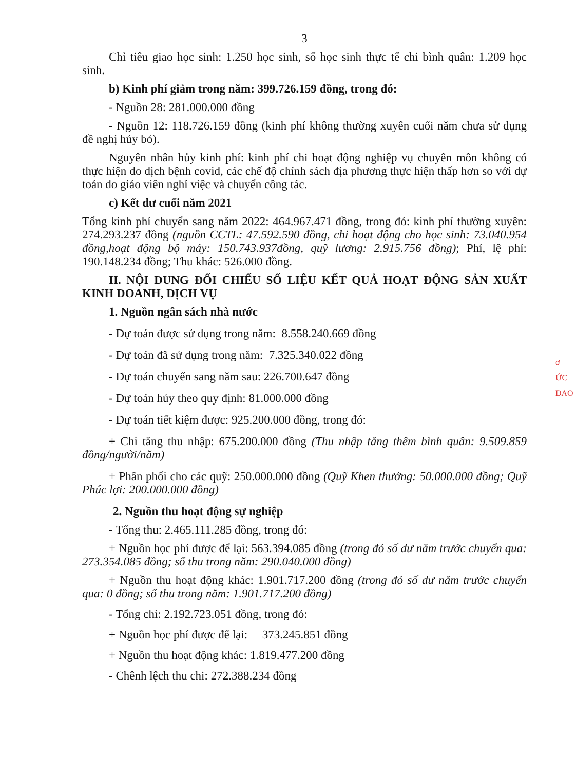3
Chỉ tiêu giao học sinh: 1.250 học sinh, số học sinh thực tế chi bình quân: 1.209 học sinh.
b) Kinh phí giảm trong năm: 399.726.159 đồng, trong đó:
- Nguồn 28: 281.000.000 đồng
- Nguồn 12: 118.726.159 đồng (kinh phí không thường xuyên cuối năm chưa sử dụng đề nghị hủy bỏ).
Nguyên nhân hủy kinh phí: kinh phí chi hoạt động nghiệp vụ chuyên môn không có thực hiện do dịch bệnh covid, các chế độ chính sách địa phương thực hiện thấp hơn so với dự toán do giáo viên nghỉ việc và chuyển công tác.
c) Kết dư cuối năm 2021
Tổng kinh phí chuyển sang năm 2022: 464.967.471 đồng, trong đó: kinh phí thường xuyên: 274.293.237 đồng (nguồn CCTL: 47.592.590 đồng, chi hoạt động cho học sinh: 73.040.954 đồng,hoạt động bộ máy: 150.743.937đồng, quỹ lương: 2.915.756 đồng); Phí, lệ phí: 190.148.234 đồng; Thu khác: 526.000 đồng.
II. NỘI DUNG ĐỐI CHIẾU SỐ LIỆU KẾT QUẢ HOẠT ĐỘNG SẢN XUẤT KINH DOANH, DỊCH VỤ
1. Nguồn ngân sách nhà nước
- Dự toán được sử dụng trong năm: 8.558.240.669 đồng
- Dự toán đã sử dụng trong năm: 7.325.340.022 đồng
- Dự toán chuyển sang năm sau: 226.700.647 đồng
- Dự toán hủy theo quy định: 81.000.000 đồng
- Dự toán tiết kiệm được: 925.200.000 đồng, trong đó:
+ Chi tăng thu nhập: 675.200.000 đồng (Thu nhập tăng thêm bình quân: 9.509.859 đồng/người/năm)
+ Phân phối cho các quỹ: 250.000.000 đồng (Quỹ Khen thưởng: 50.000.000 đồng; Quỹ Phúc lợi: 200.000.000 đồng)
2. Nguồn thu hoạt động sự nghiệp
- Tổng thu: 2.465.111.285 đồng, trong đó:
+ Nguồn học phí được để lại: 563.394.085 đồng (trong đó số dư năm trước chuyển qua: 273.354.085 đồng; số thu trong năm: 290.040.000 đồng)
+ Nguồn thu hoạt động khác: 1.901.717.200 đồng (trong đó số dư năm trước chuyển qua: 0 đồng; số thu trong năm: 1.901.717.200 đồng)
- Tổng chi: 2.192.723.051 đồng, trong đó:
+ Nguồn học phí được để lại: 373.245.851 đồng
+ Nguồn thu hoạt động khác: 1.819.477.200 đồng
- Chênh lệch thu chi: 272.388.234 đồng
ơ
ỨC
ĐAO